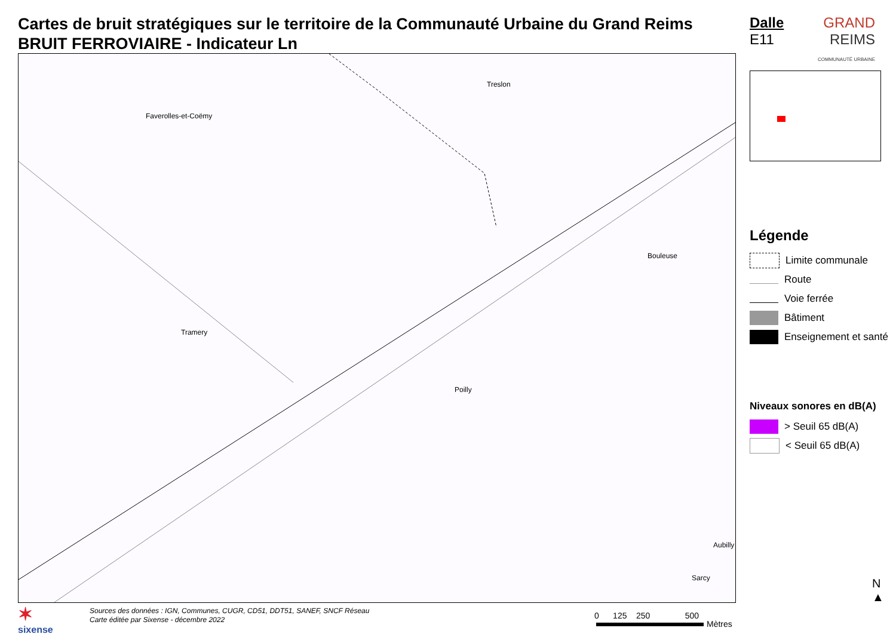Cartes de bruit stratégiques sur le territoire de la Communauté Urbaine du Grand Reims
BRUIT FERROVIAIRE - Indicateur Ln
Faverolles-et-Coëmy
Treslon
Bouleuse
Tramery
Poilly
Aubilly
Sarcy
Dalle
E11
GRAND
REIMS
COMMUNAUTÉ URBAINE
Légende
Limite communale
Route
Voie ferrée
Bâtiment
Enseignement et santé
Niveaux sonores en dB(A)
> Seuil 65 dB(A)
< Seuil 65 dB(A)
✶
sixense
Sources des données : IGN, Communes, CUGR, CD51, DDT51, SANEF, SNCF Réseau
Carte éditée par Sixense - décembre 2022
0 125 250 500
Mètres
N
▲